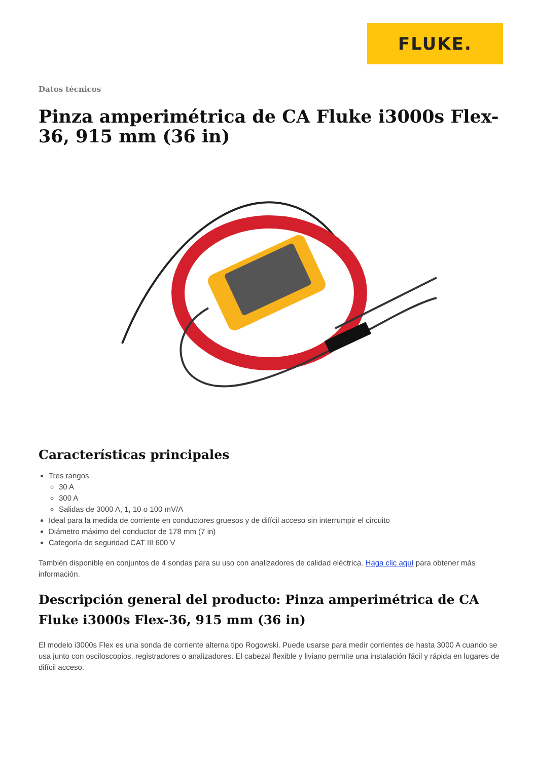FLUKE.
Datos técnicos
Pinza amperimétrica de CA Fluke i3000s Flex-36, 915 mm (36 in)
Características principales
Tres rangos
30 A
300 A
Salidas de 3000 A, 1, 10 o 100 mV/A
Ideal para la medida de corriente en conductores gruesos y de difícil acceso sin interrumpir el circuito
Diámetro máximo del conductor de 178 mm (7 in)
Categoría de seguridad CAT III 600 V
También disponible en conjuntos de 4 sondas para su uso con analizadores de calidad eléctrica. Haga clic aquí para obtener más información.
Descripción general del producto: Pinza amperimétrica de CA Fluke i3000s Flex-36, 915 mm (36 in)
El modelo i3000s Flex es una sonda de corriente alterna tipo Rogowski. Puede usarse para medir corrientes de hasta 3000 A cuando se usa junto con osciloscopios, registradores o analizadores. El cabezal flexible y liviano permite una instalación fácil y rápida en lugares de difícil acceso.